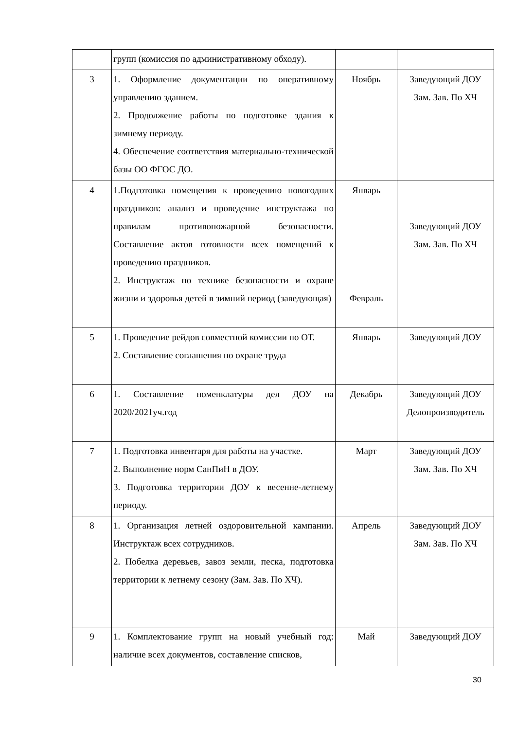| | групп (комиссия по административному обходу). | | |
| 3 | 1. Оформление документации по оперативному управлению зданием. 2. Продолжение работы по подготовке здания к зимнему периоду. 4. Обеспечение соответствия материально-технической базы ОО ФГОС ДО. | Ноябрь | Заведующий ДОУ Зам. Зав. По ХЧ |
| 4 | 1.Подготовка помещения к проведению новогодних праздников: анализ и проведение инструктажа по правилам противопожарной безопасности. Составление актов готовности всех помещений к проведению праздников. 2. Инструктаж по технике безопасности и охране жизни и здоровья детей в зимний период (заведующая) | Январь Февраль | Заведующий ДОУ Зам. Зав. По ХЧ |
| 5 | 1. Проведение рейдов совместной комиссии по ОТ. 2. Составление соглашения по охране труда | Январь | Заведующий ДОУ |
| 6 | 1. Составление номенклатуры дел ДОУ на 2020/2021уч.год | Декабрь | Заведующий ДОУ Делопроизводитель |
| 7 | 1. Подготовка инвентаря для работы на участке. 2. Выполнение норм СанПиН в ДОУ. 3. Подготовка территории ДОУ к весенне-летнему периоду. | Март | Заведующий ДОУ Зам. Зав. По ХЧ |
| 8 | 1. Организация летней оздоровительной кампании. Инструктаж всех сотрудников. 2. Побелка деревьев, завоз земли, песка, подготовка территории к летнему сезону (Зам. Зав. По ХЧ). | Апрель | Заведующий ДОУ Зам. Зав. По ХЧ |
| 9 | 1. Комплектование групп на новый учебный год: наличие всех документов, составление списков, | Май | Заведующий ДОУ |
30